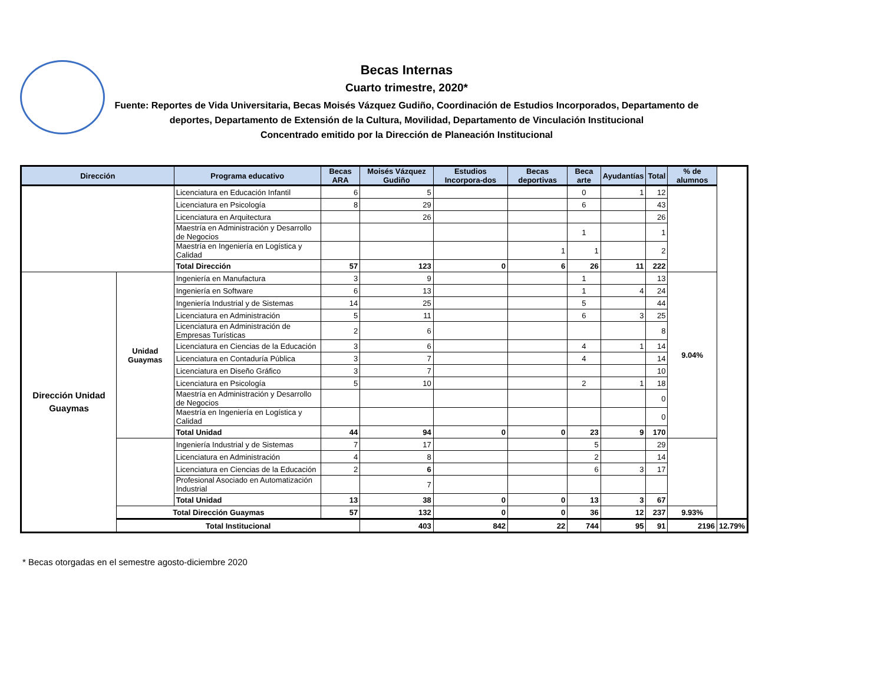Becas Internas
Cuarto trimestre, 2020*
Fuente: Reportes de Vida Universitaria, Becas Moisés Vázquez Gudiño, Coordinación de Estudios Incorporados, Departamento de deportes, Departamento de Extensión de la Cultura, Movilidad, Departamento de Vinculación Institucional
Concentrado emitido por la Dirección de Planeación Institucional
| Dirección | | Programa educativo | Becas ARA | Moisés Vázquez Gudiño | Estudios Incorpora-dos | Becas deportivas | Beca arte | Ayudantías | Total | % de alumnos | |
| --- | --- | --- | --- | --- | --- | --- | --- | --- | --- | --- | --- |
| | | Licenciatura en Educación Infantil | 6 | 5 | | | 0 | 1 | 12 | | |
| | | Licenciatura en Psicología | 8 | 29 | | | 6 | | 43 | | |
| | | Licenciatura en Arquitectura | | 26 | | | | | 26 | | |
| | | Maestría en Administración y Desarrollo de Negocios | | | | | 1 | | 1 | | |
| | | Maestría en Ingeniería en Logística y Calidad | | | | 1 | 1 | | 2 | | |
| | | Total Dirección | 57 | 123 | 0 | 6 | 26 | 11 | 222 | | |
| Dirección Unidad Guaymas | Unidad Guaymas | Ingeniería en Manufactura | 3 | 9 | | | 1 | | 13 | 9.04% | |
| | | Ingeniería en Software | 6 | 13 | | | 1 | 4 | 24 | | |
| | | Ingeniería Industrial y de Sistemas | 14 | 25 | | | 5 | | 44 | | |
| | | Licenciatura en Administración | 5 | 11 | | | 6 | 3 | 25 | | |
| | | Licenciatura en Administración de Empresas Turísticas | 2 | 6 | | | | | 8 | | |
| | | Licenciatura en Ciencias de la Educación | 3 | 6 | | | 4 | 1 | 14 | | |
| | | Licenciatura en Contaduría Pública | 3 | 7 | | | 4 | | 14 | | |
| | | Licenciatura en Diseño Gráfico | 3 | 7 | | | | | 10 | | |
| | | Licenciatura en Psicología | 5 | 10 | | | 2 | 1 | 18 | | |
| | | Maestría en Administración y Desarrollo de Negocios | | | | | | | 0 | | |
| | | Maestría en Ingeniería en Logística y Calidad | | | | | | | 0 | | |
| | | Total Unidad | 44 | 94 | 0 | 0 | 23 | 9 | 170 | | |
| | | Ingeniería Industrial y de Sistemas | 7 | 17 | | | 5 | | 29 | | |
| | | Licenciatura en Administración | 4 | 8 | | | 2 | | 14 | | |
| | | Licenciatura en Ciencias de la Educación | 2 | 6 | | | 6 | 3 | 17 | | |
| | | Profesional Asociado en Automatización Industrial | | 7 | | | | | | | |
| | | Total Unidad | 13 | 38 | 0 | 0 | 13 | 3 | 67 | | |
| | Total Dirección Guaymas | | 57 | 132 | 0 | 0 | 36 | 12 | 237 | 9.93% | |
| | Total Institucional | | | 403 | 842 | 22 | 744 | 95 | 91 | 2196 | 12.79% |
* Becas otorgadas en el semestre agosto-diciembre 2020